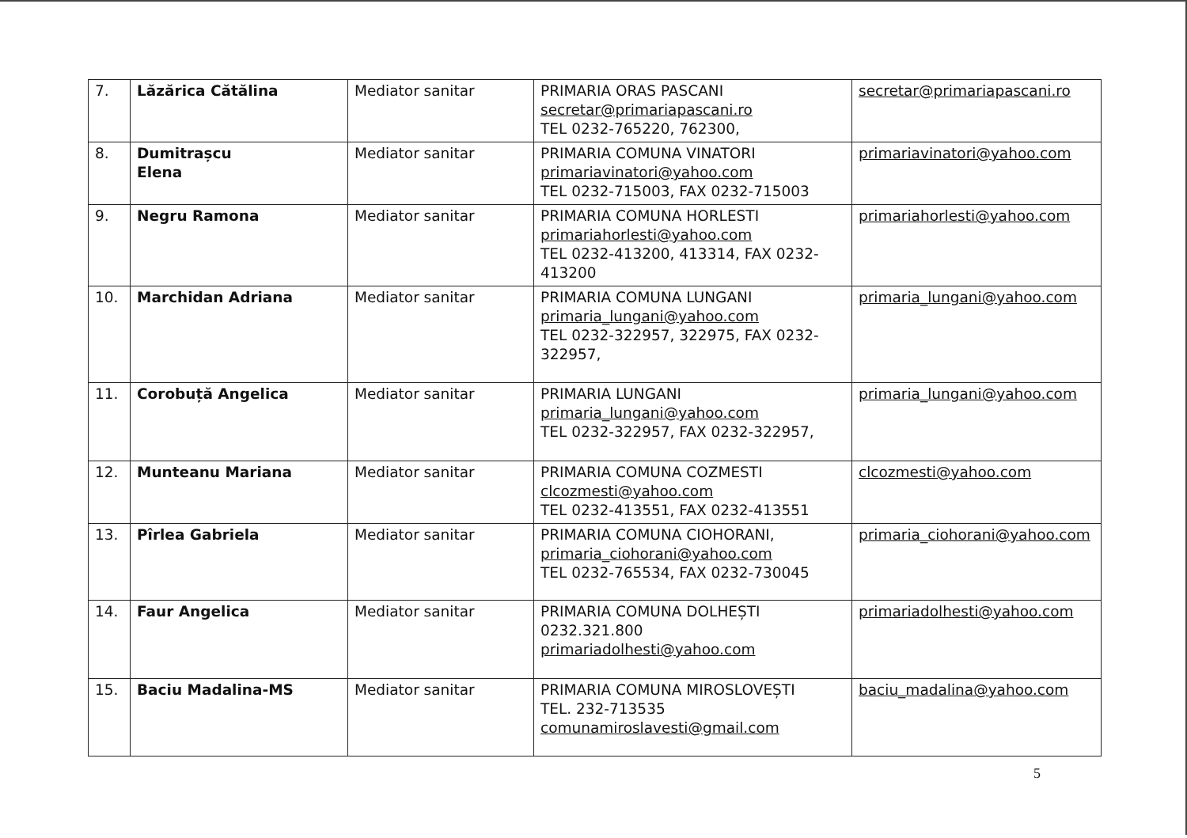| 7. | Lăzărica Cătălina | Mediator sanitar | PRIMARIA ORAS PASCANI secretar@primariapascani.ro TEL 0232-765220, 762300, | secretar@primariapascani.ro |
| 8. | Dumitrașcu Elena | Mediator sanitar | PRIMARIA COMUNA VINATORI primariavinatori@yahoo.com TEL 0232-715003, FAX 0232-715003 | primariavinatori@yahoo.com |
| 9. | Negru Ramona | Mediator sanitar | PRIMARIA COMUNA HORLESTI primariahorlesti@yahoo.com TEL 0232-413200, 413314, FAX 0232-413200 | primariahorlesti@yahoo.com |
| 10. | Marchidan Adriana | Mediator sanitar | PRIMARIA COMUNA LUNGANI primaria_lungani@yahoo.com TEL 0232-322957, 322975, FAX 0232-322957, | primaria_lungani@yahoo.com |
| 11. | Corobuță Angelica | Mediator sanitar | PRIMARIA LUNGANI primaria_lungani@yahoo.com TEL 0232-322957, FAX 0232-322957, | primaria_lungani@yahoo.com |
| 12. | Munteanu Mariana | Mediator sanitar | PRIMARIA COMUNA COZMESTI clcozmesti@yahoo.com TEL 0232-413551, FAX 0232-413551 | clcozmesti@yahoo.com |
| 13. | Pîrlea Gabriela | Mediator sanitar | PRIMARIA COMUNA CIOHORANI, primaria_ciohorani@yahoo.com TEL 0232-765534, FAX 0232-730045 | primaria_ciohorani@yahoo.com |
| 14. | Faur Angelica | Mediator sanitar | PRIMARIA COMUNA DOLHEȘTI 0232.321.800 primariadolhesti@yahoo.com | primariadolhesti@yahoo.com |
| 15. | Baciu Madalina-MS | Mediator sanitar | PRIMARIA COMUNA MIROSLOVEȘTI TEL. 232-713535 comunamiroslavesti@gmail.com | baciu_madalina@yahoo.com |
5